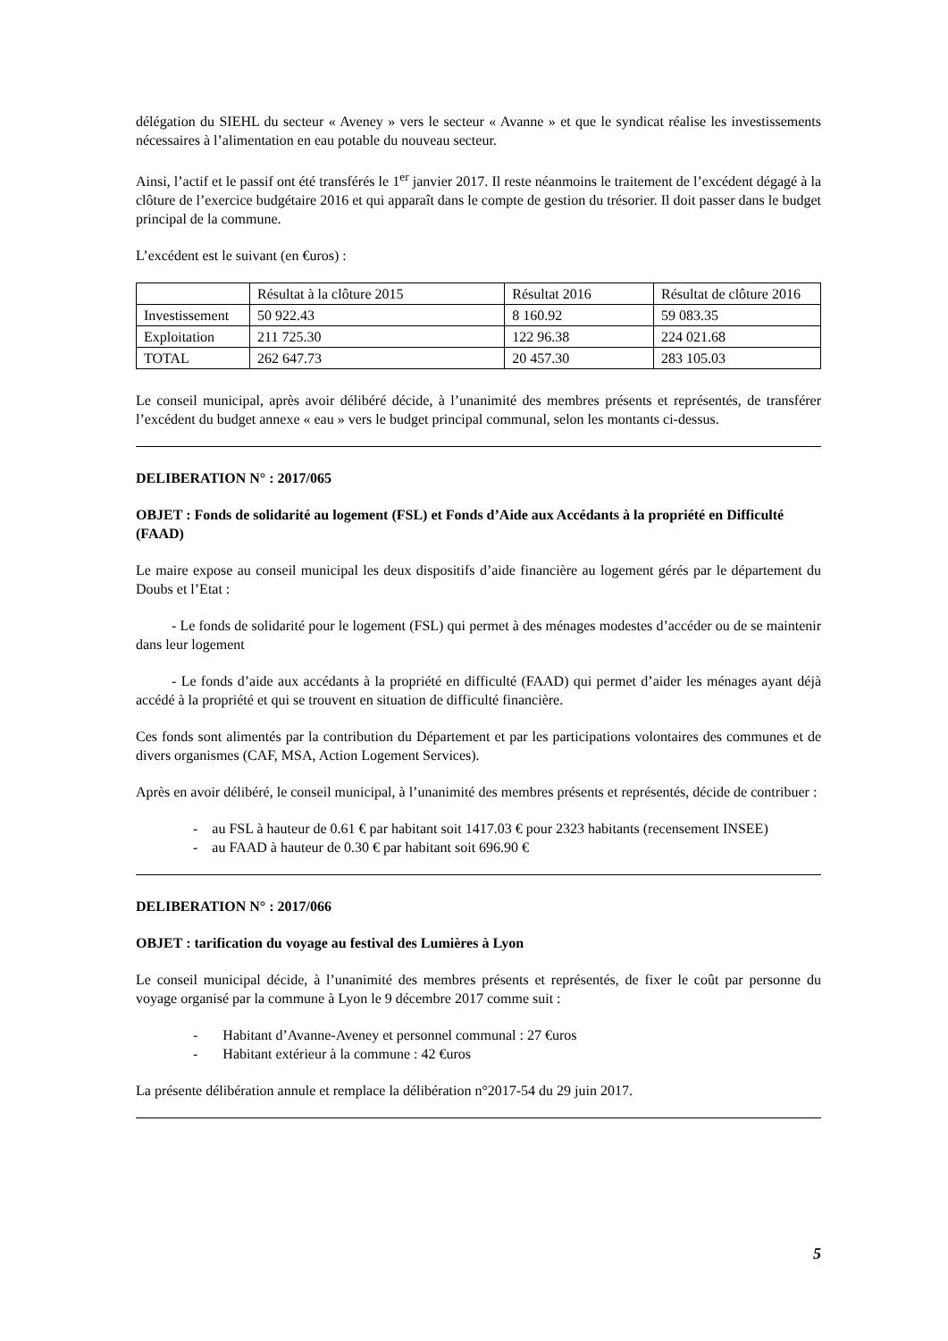délégation du SIEHL du secteur « Aveney » vers le secteur « Avanne » et que le syndicat réalise les investissements nécessaires à l’alimentation en eau potable du nouveau secteur.
Ainsi, l’actif et le passif ont été transférés le 1<sup>er</sup> janvier 2017. Il reste néanmoins le traitement de l’excédent dégagé à la clôture de l’exercice budgétaire 2016 et qui apparaît dans le compte de gestion du trésorier. Il doit passer dans le budget principal de la commune.
L’excédent est le suivant (en €uros) :
| | Résultat à la clôture 2015 | Résultat 2016 | Résultat de clôture 2016 |
| Investissement | 50 922.43 | 8 160.92 | 59 083.35 |
| Exploitation | 211 725.30 | 122 96.38 | 224 021.68 |
| TOTAL | 262 647.73 | 20 457.30 | 283 105.03 |
Le conseil municipal, après avoir délibéré décide, à l’unanimité des membres présents et représentés, de transférer l’excédent du budget annexe « eau » vers le budget principal communal, selon les montants ci-dessus.
DELIBERATION N° : 2017/065
OBJET : Fonds de solidarité au logement (FSL) et Fonds d’Aide aux Accédants à la propriété en Difficulté (FAAD)
Le maire expose au conseil municipal les deux dispositifs d’aide financière au logement gérés par le département du Doubs et l’Etat :
- Le fonds de solidarité pour le logement (FSL) qui permet à des ménages modestes d’accéder ou de se maintenir dans leur logement
- Le fonds d’aide aux accédants à la propriété en difficulté (FAAD) qui permet d’aider les ménages ayant déjà accédé à la propriété et qui se trouvent en situation de difficulté financière.
Ces fonds sont alimentés par la contribution du Département et par les participations volontaires des communes et de divers organismes (CAF, MSA, Action Logement Services).
Après en avoir délibéré, le conseil municipal, à l’unanimité des membres présents et représentés, décide de contribuer :
- au FSL à hauteur de 0.61 € par habitant soit 1417.03 € pour 2323 habitants (recensement INSEE)
- au FAAD à hauteur de 0.30 € par habitant soit 696.90 €
DELIBERATION N° : 2017/066
OBJET : tarification du voyage au festival des Lumières à Lyon
Le conseil municipal décide, à l’unanimité des membres présents et représentés, de fixer le coût par personne du voyage organisé par la commune à Lyon le 9 décembre 2017 comme suit :
- Habitant d’Avanne-Aveney et personnel communal : 27 €uros
- Habitant extérieur à la commune : 42 €uros
La présente délibération annule et remplace la délibération n°2017-54 du 29 juin 2017.
5